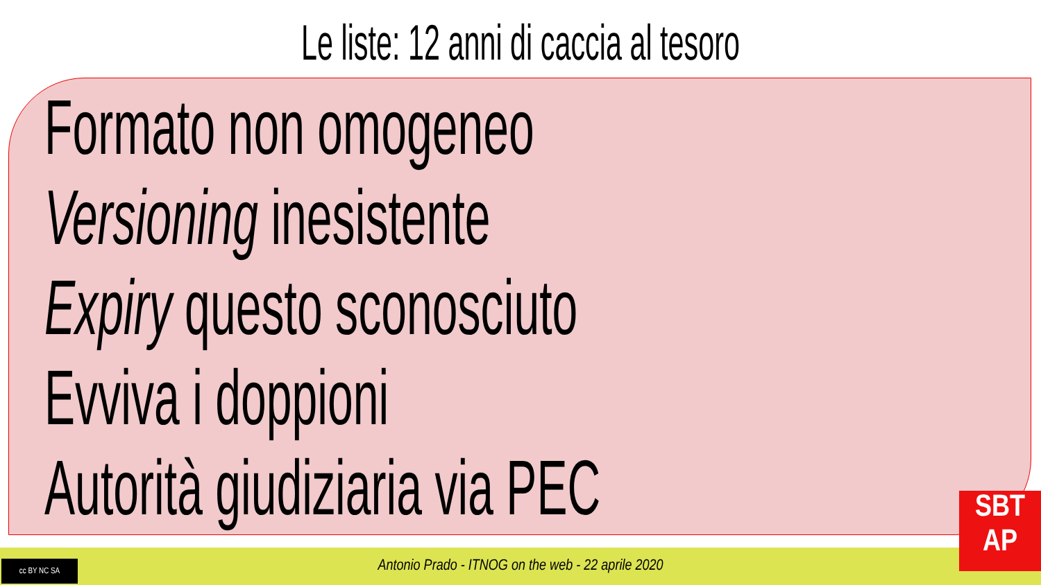Le liste: 12 anni di caccia al tesoro
Formato non omogeneo
Versioning inesistente
Expiry questo sconosciuto
Evviva i doppioni
Autorità giudiziaria via PEC
Antonio Prado - ITNOG on the web - 22 aprile 2020
cc BY NC SA
SBT
AP